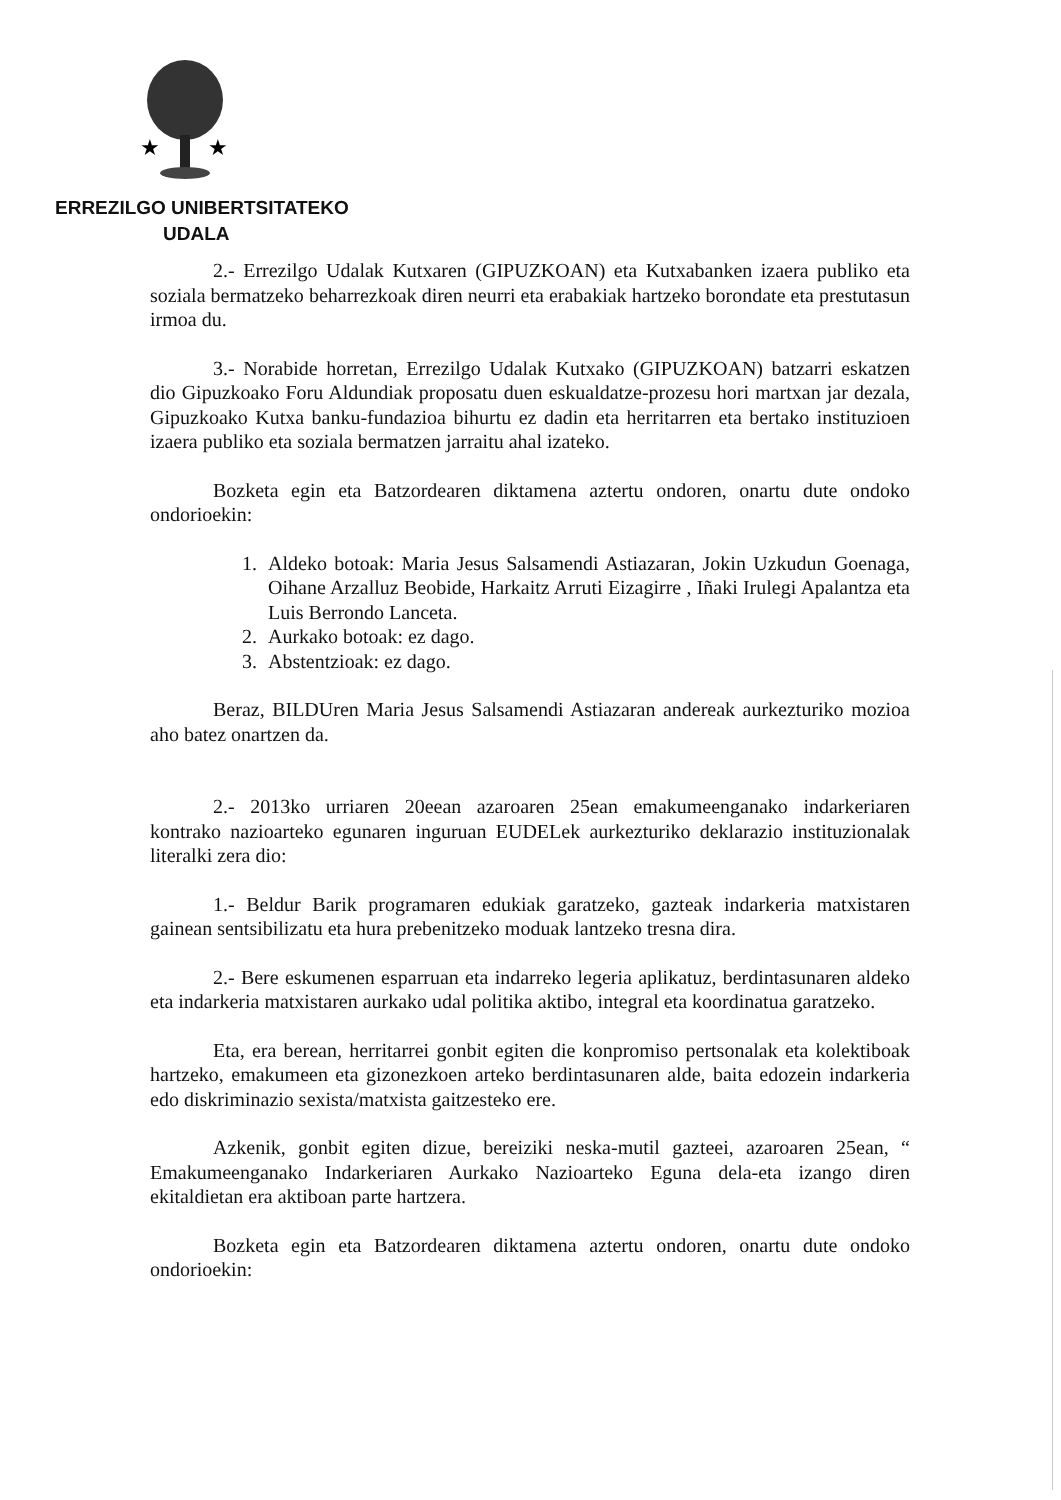★
★
ERREZILGO UNIBERTSITATEKO
UDALA
2.- Errezilgo Udalak Kutxaren (GIPUZKOAN) eta Kutxabanken izaera publiko eta soziala bermatzeko beharrezkoak diren neurri eta erabakiak hartzeko borondate eta prestutasun irmoa du.
3.- Norabide horretan, Errezilgo Udalak Kutxako (GIPUZKOAN) batzarri eskatzen dio Gipuzkoako Foru Aldundiak proposatu duen eskualdatze-prozesu hori martxan jar dezala, Gipuzkoako Kutxa banku-fundazioa bihurtu ez dadin eta herritarren eta bertako instituzioen izaera publiko eta soziala bermatzen jarraitu ahal izateko.
Bozketa egin eta Batzordearen diktamena aztertu ondoren, onartu dute ondoko ondorioekin:
1. Aldeko botoak: Maria Jesus Salsamendi Astiazaran, Jokin Uzkudun Goenaga, Oihane Arzalluz Beobide, Harkaitz Arruti Eizagirre , Iñaki Irulegi Apalantza eta Luis Berrondo Lanceta.
2. Aurkako botoak: ez dago.
3. Abstentzioak: ez dago.
Beraz, BILDUren Maria Jesus Salsamendi Astiazaran andereak aurkezturiko mozioa aho batez onartzen da.
2.- 2013ko urriaren 20eean azaroaren 25ean emakumeenganako indarkeriaren kontrako nazioarteko egunaren inguruan EUDELek aurkezturiko deklarazio instituzionalak literalki zera dio:
1.- Beldur Barik programaren edukiak garatzeko, gazteak indarkeria matxistaren gainean sentsibilizatu eta hura prebenitzeko moduak lantzeko tresna dira.
2.- Bere eskumenen esparruan eta indarreko legeria aplikatuz, berdintasunaren aldeko eta indarkeria matxistaren aurkako udal politika aktibo, integral eta koordinatua garatzeko.
Eta, era berean, herritarrei gonbit egiten die konpromiso pertsonalak eta kolektiboak hartzeko, emakumeen eta gizonezkoen arteko berdintasunaren alde, baita edozein indarkeria edo diskriminazio sexista/matxista gaitzesteko ere.
Azkenik, gonbit egiten dizue, bereiziki neska-mutil gazteei, azaroaren 25ean, “ Emakumeenganako Indarkeriaren Aurkako Nazioarteko Eguna dela-eta izango diren ekitaldietan era aktiboan parte hartzera.
Bozketa egin eta Batzordearen diktamena aztertu ondoren, onartu dute ondoko ondorioekin: